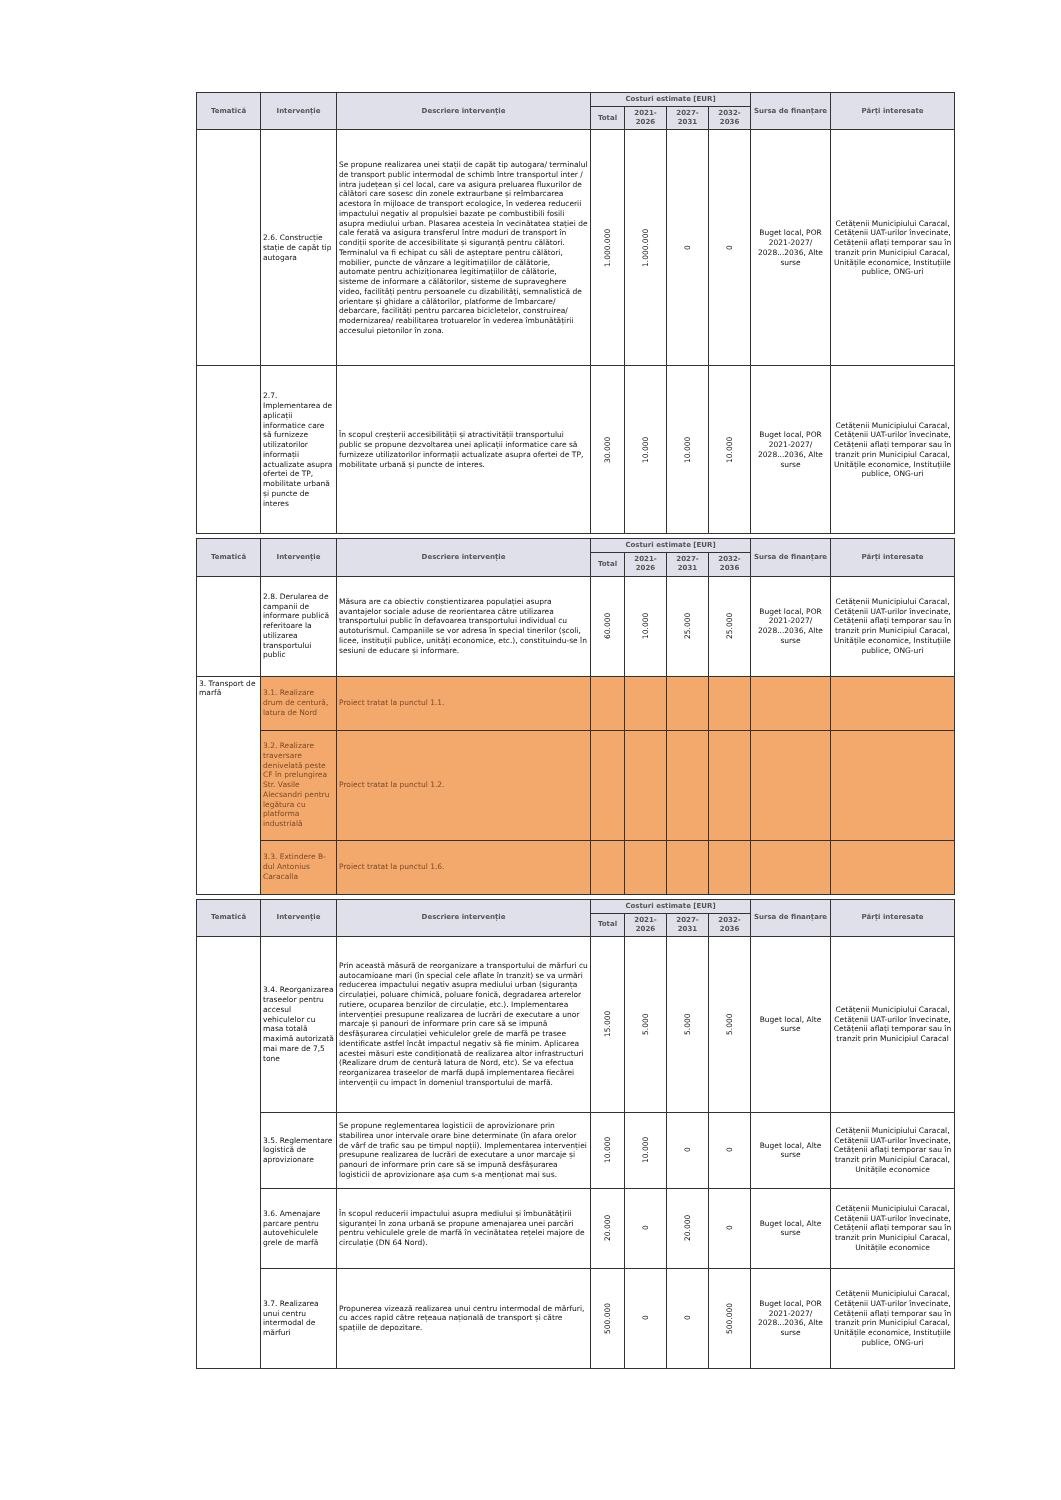| Tematică | Intervenție | Descriere intervenție | Costuri estimate [EUR] | | | | Sursa de finanțare | Părți interesate |
| --- | --- | --- | --- | --- | --- | --- | --- | --- |
| | | | Total | 2021-2026 | 2027-2031 | 2032-2036 | | |
| | 2.6. Construcție stație de capăt tip autogara | Se propune realizarea unei stații de capăt tip autogara/ terminalul de transport public intermodal de schimb între transportul inter / intra județean și cel local, care va asigura preluarea fluxurilor de călători care sosesc din zonele extraurbane și reîmbarcarea acestora în mijloace de transport ecologice, în vederea reducerii impactului negativ al propulsiei bazate pe combustibili fosili asupra mediului urban. Plasarea acesteia în vecinătatea stației de cale ferată va asigura transferul între moduri de transport în condiții sporite de accesibilitate și siguranță pentru călători. Terminalul va fi echipat cu săli de așteptare pentru călători, mobilier, puncte de vânzare a legitimațiilor de călătorie, automate pentru achiziționarea legitimațiilor de călătorie, sisteme de informare a călătorilor, sisteme de supraveghere video, facilități pentru persoanele cu dizabilități, semnalistică de orientare și ghidare a călătorilor, platforme de îmbarcare/ debarcare, facilități pentru parcarea bicicletelor, construirea/ modernizarea/ reabilitarea trotuarelor în vederea îmbunătățirii accesului pietonilor în zona. | 1.000.000 | 1.000.000 | 0 | 0 | Buget local, POR 2021-2027/ 2028...2036, Alte surse | Cetățenii Municipiului Caracal, Cetățenii UAT-urilor învecinate, Cetățenii aflați temporar sau în tranzit prin Municipiul Caracal, Unitățile economice, Instituțiile publice, ONG-uri |
| | 2.7. Implementarea de aplicații informatice care să furnizeze utilizatorilor informații actualizate asupra ofertei de TP, mobilitate urbană și puncte de interes | În scopul creșterii accesibilității și atractivității transportului public se propune dezvoltarea unei aplicații informatice care să furnizeze utilizatorilor informații actualizate asupra ofertei de TP, mobilitate urbană și puncte de interes. | 30.000 | 10.000 | 10.000 | 10.000 | Buget local, POR 2021-2027/ 2028...2036, Alte surse | Cetățenii Municipiului Caracal, Cetățenii UAT-urilor învecinate, Cetățenii aflați temporar sau în tranzit prin Municipiul Caracal, Unitățile economice, Instituțiile publice, ONG-uri |
| Tematică | Intervenție | Descriere intervenție | Costuri estimate [EUR] | | | | Sursa de finanțare | Părți interesate |
| --- | --- | --- | --- | --- | --- | --- | --- | --- |
| | | | Total | 2021-2026 | 2027-2031 | 2032-2036 | | |
| | 2.8. Derularea de campanii de informare publică referitoare la utilizarea transportului public | Măsura are ca obiectiv conștientizarea populației asupra avantajelor sociale aduse de reorientarea către utilizarea transportului public în defavoarea transportului individual cu autoturismul. Campaniile se vor adresa în special tinerilor (școli, licee, instituții publice, unități economice, etc.), constituindu-se în sesiuni de educare și informare. | 60.000 | 10.000 | 25.000 | 25.000 | Buget local, POR 2021-2027/ 2028...2036, Alte surse | Cetățenii Municipiului Caracal, Cetățenii UAT-urilor învecinate, Cetățenii aflați temporar sau în tranzit prin Municipiul Caracal, Unitățile economice, Instituțiile publice, ONG-uri |
| 3. Transport de marfă | 3.1. Realizare drum de centură, latura de Nord | Proiect tratat la punctul 1.1. | | | | | | |
| | 3.2. Realizare traversare denivelată peste CF în prelungirea Str. Vasile Alecsandri pentru legătura cu platforma industrială | Proiect tratat la punctul 1.2. | | | | | | |
| | 3.3. Extindere B-dul Antonius Caracalla | Proiect tratat la punctul 1.6. | | | | | | |
| Tematică | Intervenție | Descriere intervenție | Costuri estimate [EUR] | | | | Sursa de finanțare | Părți interesate |
| --- | --- | --- | --- | --- | --- | --- | --- | --- |
| | | | Total | 2021-2026 | 2027-2031 | 2032-2036 | | |
| | 3.4. Reorganizarea traseelor pentru accesul vehiculelor cu masa totală maximă autorizată mai mare de 7,5 tone | Prin această măsură de reorganizare a transportului de mărfuri cu autocamioane mari (în special cele aflate în tranzit) se va urmări reducerea impactului negativ asupra mediului urban (siguranța circulației, poluare chimică, poluare fonică, degradarea arterelor rutiere, ocuparea benzilor de circulație, etc.). Implementarea intervenției presupune realizarea de lucrări de executare a unor marcaje și panouri de informare prin care să se impună desfășurarea circulației vehiculelor grele de marfă pe trasee identificate astfel încât impactul negativ să fie minim. Aplicarea acestei măsuri este condiționată de realizarea altor infrastructuri (Realizare drum de centură latura de Nord, etc). Se va efectua reorganizarea traseelor de marfă după implementarea fiecărei intervenții cu impact în domeniul transportului de marfă. | 15.000 | 5.000 | 5.000 | 5.000 | Buget local, Alte surse | Cetățenii Municipiului Caracal, Cetățenii UAT-urilor învecinate, Cetățenii aflați temporar sau în tranzit prin Municipiul Caracal |
| | 3.5. Reglementare logistică de aprovizionare | Se propune reglementarea logisticii de aprovizionare prin stabilirea unor intervale orare bine determinate (în afara orelor de vârf de trafic sau pe timpul nopții). Implementarea intervenției presupune realizarea de lucrări de executare a unor marcaje și panouri de informare prin care să se impună desfășurarea logisticii de aprovizionare așa cum s-a menționat mai sus. | 10.000 | 10.000 | 0 | 0 | Buget local, Alte surse | Cetățenii Municipiului Caracal, Cetățenii UAT-urilor învecinate, Cetățenii aflați temporar sau în tranzit prin Municipiul Caracal, Unitățile economice |
| | 3.6. Amenajare parcare pentru autovehiculele grele de marfă | În scopul reducerii impactului asupra mediului și îmbunătățirii siguranței în zona urbană se propune amenajarea unei parcări pentru vehiculele grele de marfă în vecinătatea rețelei majore de circulație (DN 64 Nord). | 20.000 | 0 | 20.000 | 0 | Buget local, Alte surse | Cetățenii Municipiului Caracal, Cetățenii UAT-urilor învecinate, Cetățenii aflați temporar sau în tranzit prin Municipiul Caracal, Unitățile economice |
| | 3.7. Realizarea unui centru intermodal de mărfuri | Propunerea vizează realizarea unui centru intermodal de mărfuri, cu acces rapid către rețeaua națională de transport și către spațiile de depozitare. | 500.000 | 0 | 0 | 500.000 | Buget local, POR 2021-2027/ 2028...2036, Alte surse | Cetățenii Municipiului Caracal, Cetățenii UAT-urilor învecinate, Cetățenii aflați temporar sau în tranzit prin Municipiul Caracal, Unitățile economice, Instituțiile publice, ONG-uri |